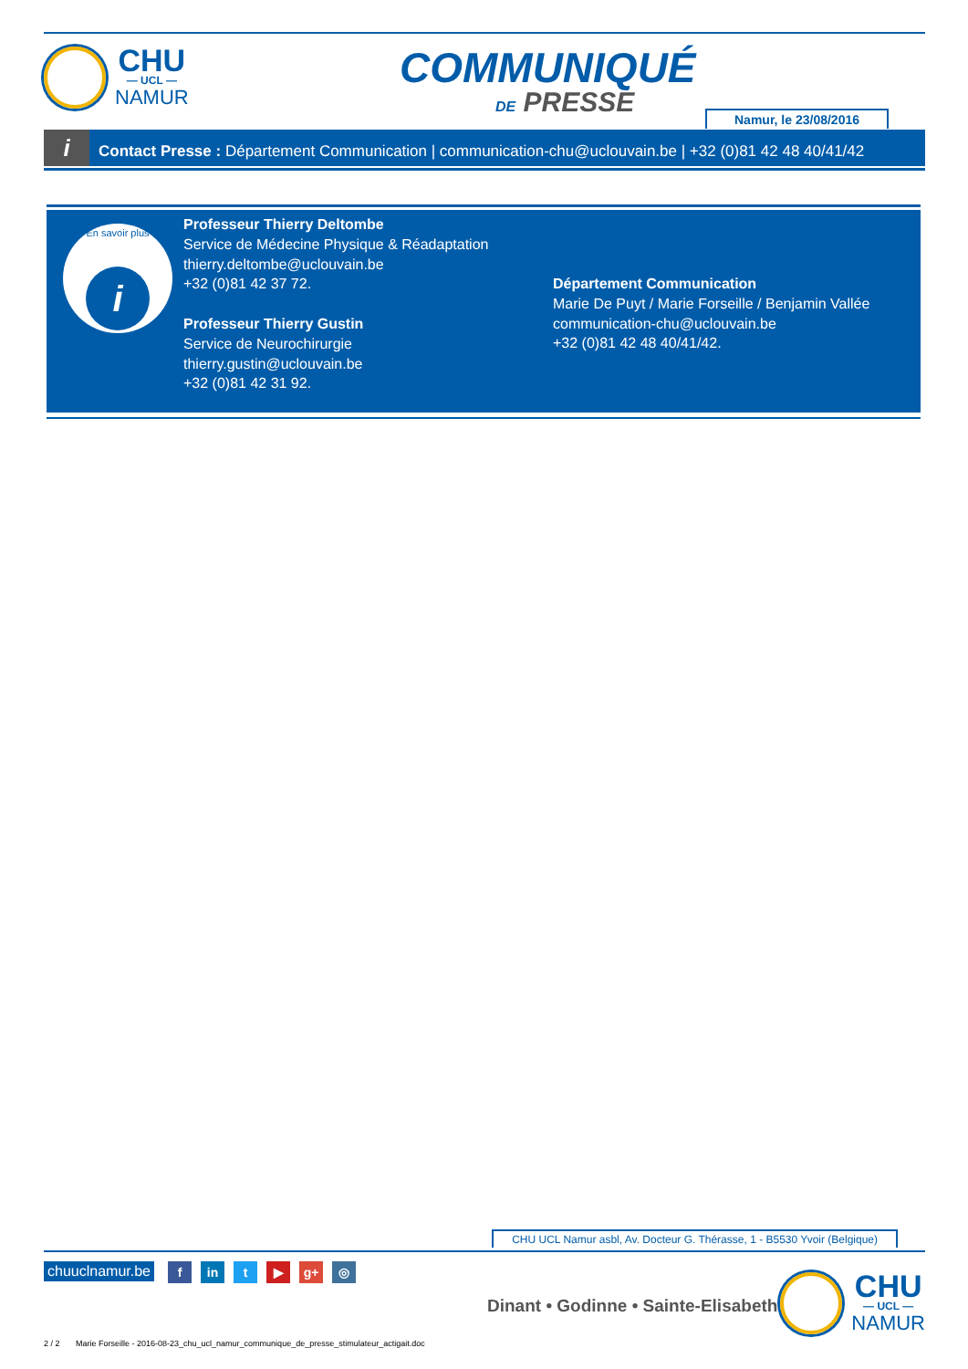CHU
— UCL —
NAMUR
COMMUNIQUÉ
DE PRESSE Namur, le 23/08/2016
i Contact Presse : Département Communication | communication-chu@uclouvain.be | +32 (0)81 42 48 40/41/42
En savoir plus
i
Professeur Thierry Deltombe
Service de Médecine Physique & Réadaptation
thierry.deltombe@uclouvain.be
+32 (0)81 42 37 72.
Professeur Thierry Gustin
Service de Neurochirurgie
thierry.gustin@uclouvain.be
+32 (0)81 42 31 92.
Département Communication
Marie De Puyt / Marie Forseille / Benjamin Vallée
communication-chu@uclouvain.be
+32 (0)81 42 48 40/41/42.
CHU UCL Namur asbl, Av. Docteur G. Thérasse, 1 - B5530 Yvoir (Belgique)
chuuclnamur.be fin t ▶ g+ ◎
Dinant • Godinne • Sainte-Elisabeth
CHU
— UCL —
NAMUR
2 / 2 Marie Forseille - 2016-08-23_chu_ucl_namur_communique_de_presse_stimulateur_actigait.doc